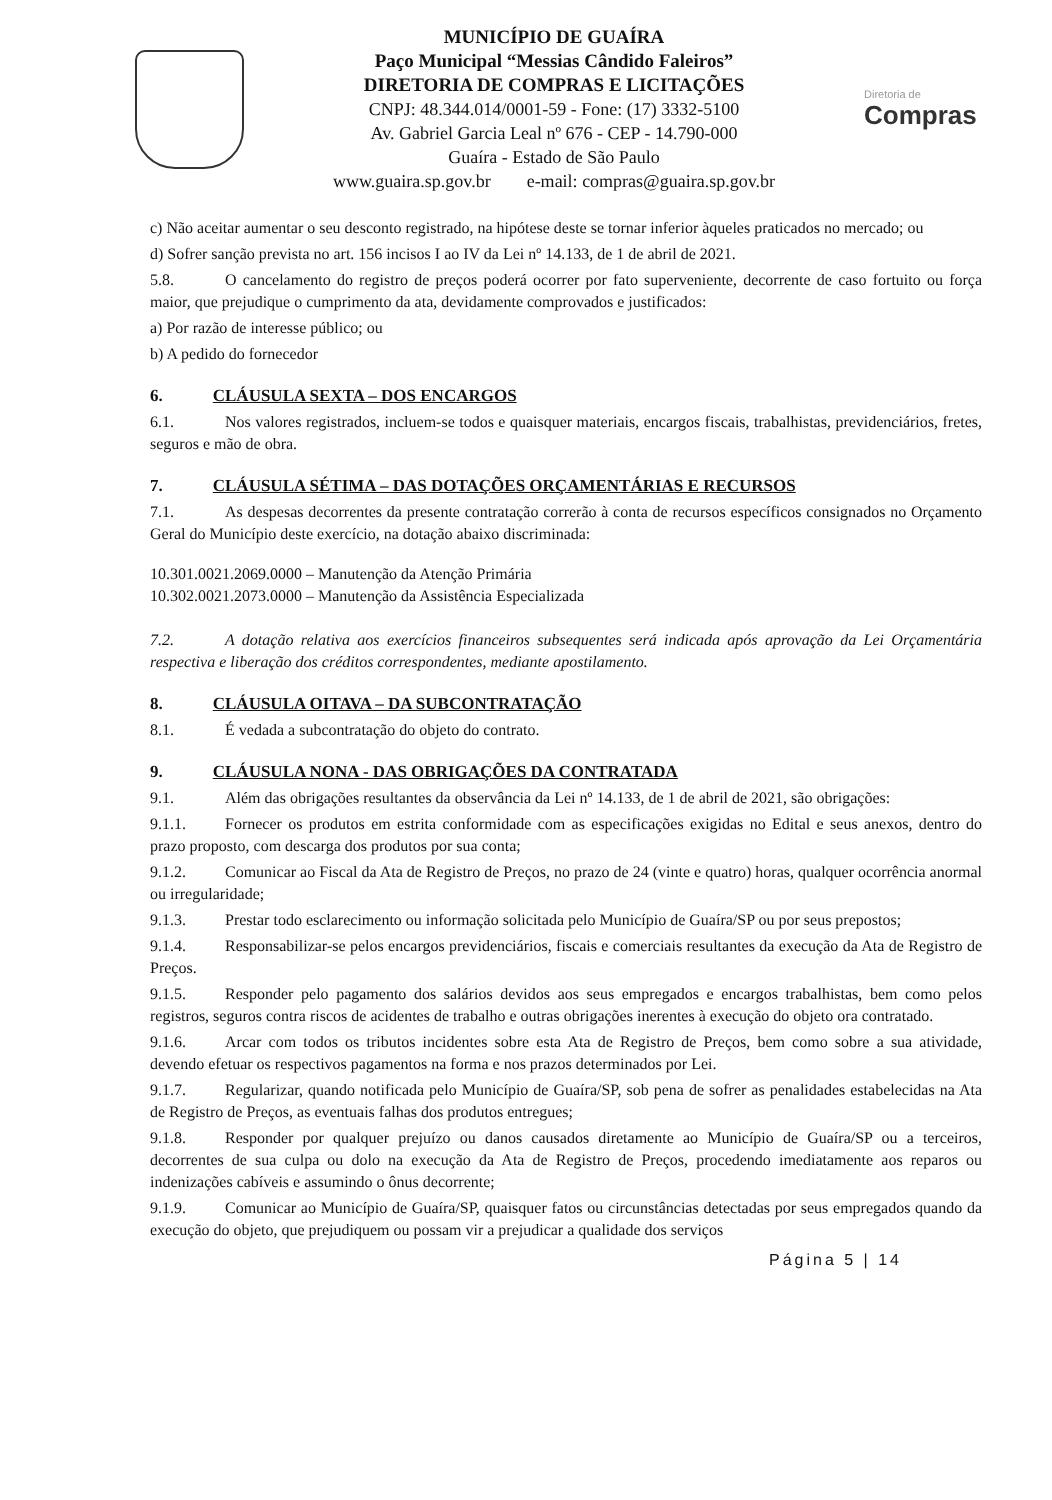MUNICÍPIO DE GUAÍRA
Paço Municipal “Messias Cândido Faleiros”
DIRETORIA DE COMPRAS E LICITAÇÕES
CNPJ: 48.344.014/0001-59 - Fone: (17) 3332-5100
Av. Gabriel Garcia Leal nº 676 - CEP - 14.790-000
Guaíra - Estado de São Paulo
www.guaira.sp.gov.br e-mail: compras@guaira.sp.gov.br
Diretoria de
Compras
c) Não aceitar aumentar o seu desconto registrado, na hipótese deste se tornar inferior àqueles praticados no mercado; ou
d) Sofrer sanção prevista no art. 156 incisos I ao IV da Lei nº 14.133, de 1 de abril de 2021.
5.8. O cancelamento do registro de preços poderá ocorrer por fato superveniente, decorrente de caso fortuito ou força maior, que prejudique o cumprimento da ata, devidamente comprovados e justificados:
a) Por razão de interesse público; ou
b) A pedido do fornecedor
6. CLÁUSULA SEXTA – DOS ENCARGOS
6.1. Nos valores registrados, incluem-se todos e quaisquer materiais, encargos fiscais, trabalhistas, previdenciários, fretes, seguros e mão de obra.
7. CLÁUSULA SÉTIMA – DAS DOTAÇÕES ORÇAMENTÁRIAS E RECURSOS
7.1. As despesas decorrentes da presente contratação correrão à conta de recursos específicos consignados no Orçamento Geral do Município deste exercício, na dotação abaixo discriminada:
10.301.0021.2069.0000 – Manutenção da Atenção Primária
10.302.0021.2073.0000 – Manutenção da Assistência Especializada
7.2. A dotação relativa aos exercícios financeiros subsequentes será indicada após aprovação da Lei Orçamentária respectiva e liberação dos créditos correspondentes, mediante apostilamento.
8. CLÁUSULA OITAVA – DA SUBCONTRATAÇÃO
8.1. É vedada a subcontratação do objeto do contrato.
9. CLÁUSULA NONA - DAS OBRIGAÇÕES DA CONTRATADA
9.1. Além das obrigações resultantes da observância da Lei nº 14.133, de 1 de abril de 2021, são obrigações:
9.1.1. Fornecer os produtos em estrita conformidade com as especificações exigidas no Edital e seus anexos, dentro do prazo proposto, com descarga dos produtos por sua conta;
9.1.2. Comunicar ao Fiscal da Ata de Registro de Preços, no prazo de 24 (vinte e quatro) horas, qualquer ocorrência anormal ou irregularidade;
9.1.3. Prestar todo esclarecimento ou informação solicitada pelo Município de Guaíra/SP ou por seus prepostos;
9.1.4. Responsabilizar-se pelos encargos previdenciários, fiscais e comerciais resultantes da execução da Ata de Registro de Preços.
9.1.5. Responder pelo pagamento dos salários devidos aos seus empregados e encargos trabalhistas, bem como pelos registros, seguros contra riscos de acidentes de trabalho e outras obrigações inerentes à execução do objeto ora contratado.
9.1.6. Arcar com todos os tributos incidentes sobre esta Ata de Registro de Preços, bem como sobre a sua atividade, devendo efetuar os respectivos pagamentos na forma e nos prazos determinados por Lei.
9.1.7. Regularizar, quando notificada pelo Município de Guaíra/SP, sob pena de sofrer as penalidades estabelecidas na Ata de Registro de Preços, as eventuais falhas dos produtos entregues;
9.1.8. Responder por qualquer prejuízo ou danos causados diretamente ao Município de Guaíra/SP ou a terceiros, decorrentes de sua culpa ou dolo na execução da Ata de Registro de Preços, procedendo imediatamente aos reparos ou indenizações cabíveis e assumindo o ônus decorrente;
9.1.9. Comunicar ao Município de Guaíra/SP, quaisquer fatos ou circunstâncias detectadas por seus empregados quando da execução do objeto, que prejudiquem ou possam vir a prejudicar a qualidade dos serviços
Página 5 | 14